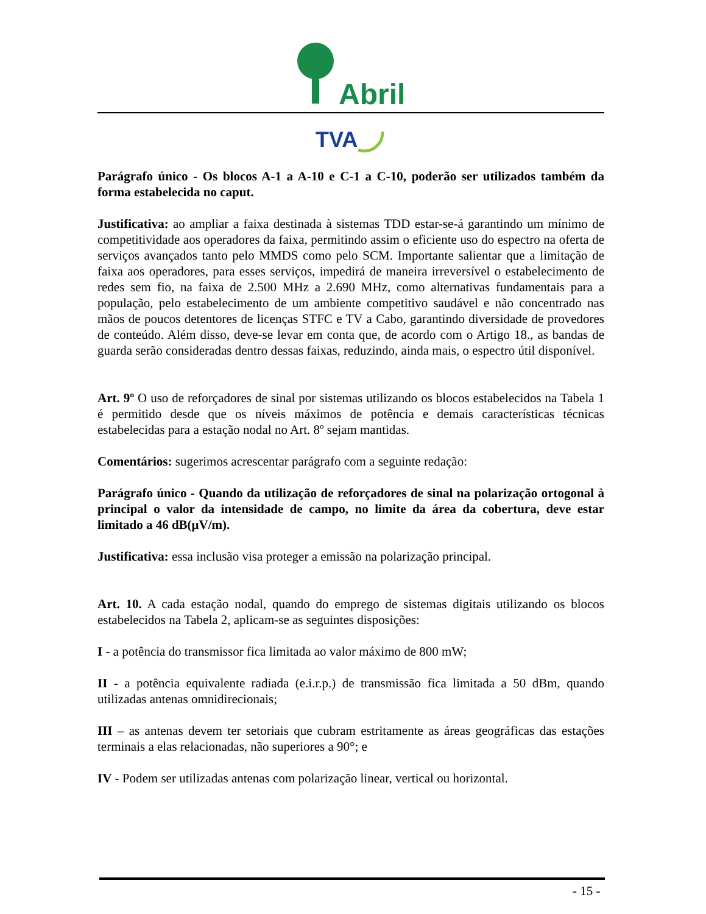Abril
TVA
Parágrafo único - Os blocos A-1 a A-10 e C-1 a C-10, poderão ser utilizados também da forma estabelecida no caput.
Justificativa: ao ampliar a faixa destinada à sistemas TDD estar-se-á garantindo um mínimo de competitividade aos operadores da faixa, permitindo assim o eficiente uso do espectro na oferta de serviços avançados tanto pelo MMDS como pelo SCM. Importante salientar que a limitação de faixa aos operadores, para esses serviços, impedirá de maneira irreversível o estabelecimento de redes sem fio, na faixa de 2.500 MHz a 2.690 MHz, como alternativas fundamentais para a população, pelo estabelecimento de um ambiente competitivo saudável e não concentrado nas mãos de poucos detentores de licenças STFC e TV a Cabo, garantindo diversidade de provedores de conteúdo. Além disso, deve-se levar em conta que, de acordo com o Artigo 18., as bandas de guarda serão consideradas dentro dessas faixas, reduzindo, ainda mais, o espectro útil disponível.
Art. 9º O uso de reforçadores de sinal por sistemas utilizando os blocos estabelecidos na Tabela 1 é permitido desde que os níveis máximos de potência e demais características técnicas estabelecidas para a estação nodal no Art. 8º sejam mantidas.
Comentários: sugerimos acrescentar parágrafo com a seguinte redação:
Parágrafo único - Quando da utilização de reforçadores de sinal na polarização ortogonal à principal o valor da intensidade de campo, no limite da área da cobertura, deve estar limitado a 46 dB(μV/m).
Justificativa: essa inclusão visa proteger a emissão na polarização principal.
Art. 10. A cada estação nodal, quando do emprego de sistemas digitais utilizando os blocos estabelecidos na Tabela 2, aplicam-se as seguintes disposições:
I - a potência do transmissor fica limitada ao valor máximo de 800 mW;
II - a potência equivalente radiada (e.i.r.p.) de transmissão fica limitada a 50 dBm, quando utilizadas antenas omnidirecionais;
III – as antenas devem ter setoriais que cubram estritamente as áreas geográficas das estações terminais a elas relacionadas, não superiores a 90°; e
IV - Podem ser utilizadas antenas com polarização linear, vertical ou horizontal.
- 15 -